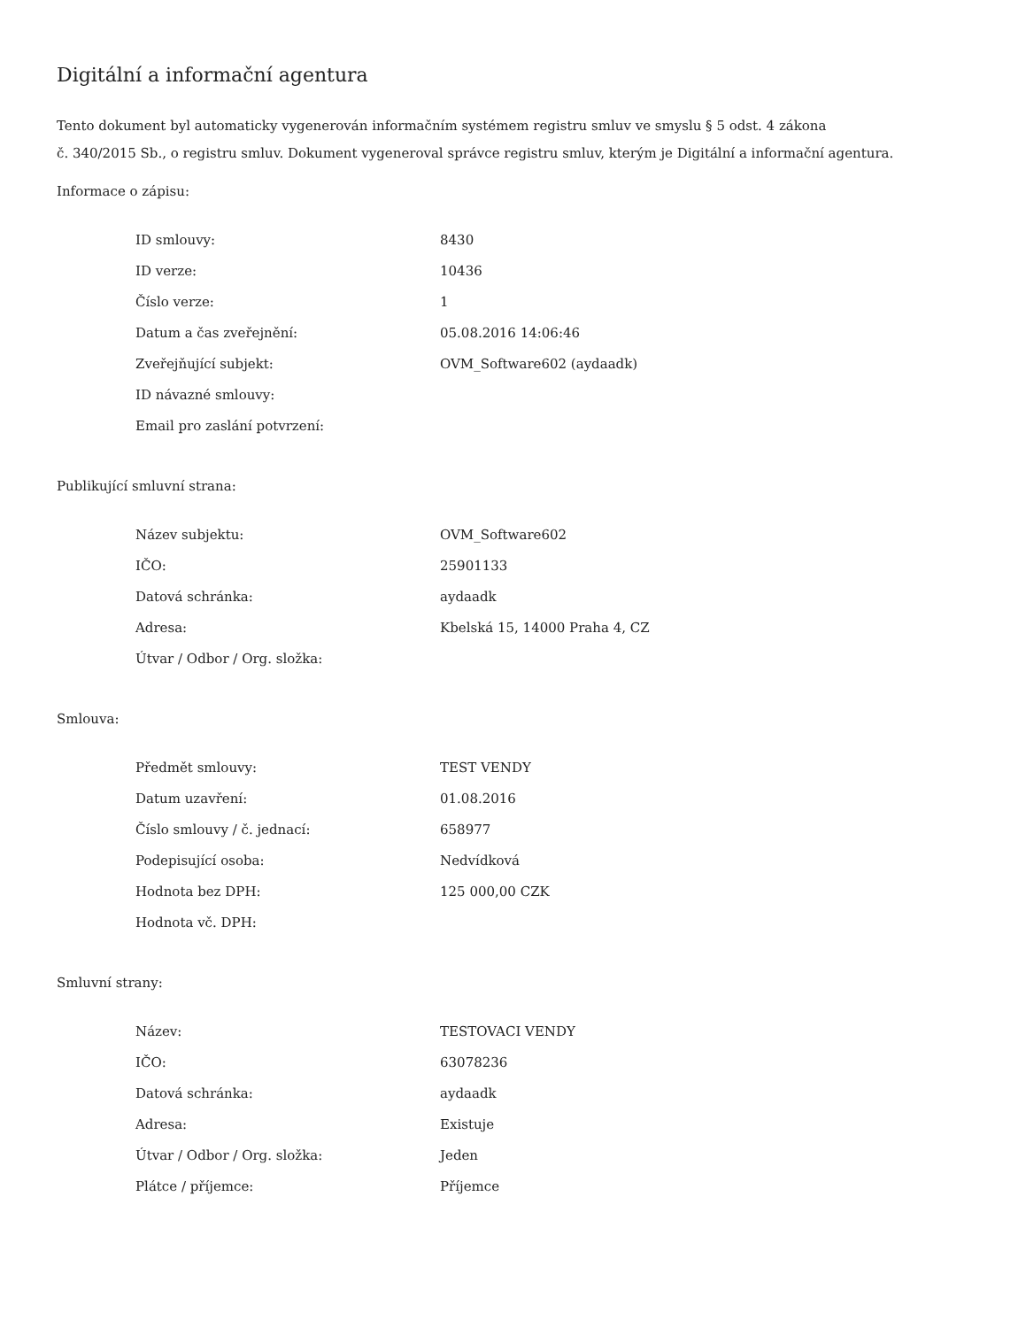Digitální a informační agentura
Tento dokument byl automaticky vygenerován informačním systémem registru smluv ve smyslu § 5 odst. 4 zákona
č. 340/2015 Sb., o registru smluv. Dokument vygeneroval správce registru smluv, kterým je Digitální a informační agentura.
Informace o zápisu:
| ID smlouvy: | 8430 |
| ID verze: | 10436 |
| Číslo verze: | 1 |
| Datum a čas zveřejnění: | 05.08.2016 14:06:46 |
| Zveřejňující subjekt: | OVM_Software602 (aydaadk) |
| ID návazné smlouvy: | |
| Email pro zaslání potvrzení: | |
Publikující smluvní strana:
| Název subjektu: | OVM_Software602 |
| IČO: | 25901133 |
| Datová schránka: | aydaadk |
| Adresa: | Kbelská 15, 14000 Praha 4, CZ |
| Útvar / Odbor / Org. složka: | |
Smlouva:
| Předmět smlouvy: | TEST VENDY |
| Datum uzavření: | 01.08.2016 |
| Číslo smlouvy / č. jednací: | 658977 |
| Podepisující osoba: | Nedvídková |
| Hodnota bez DPH: | 125 000,00 CZK |
| Hodnota vč. DPH: | |
Smluvní strany:
| Název: | TESTOVACI VENDY |
| IČO: | 63078236 |
| Datová schránka: | aydaadk |
| Adresa: | Existuje |
| Útvar / Odbor / Org. složka: | Jeden |
| Plátce / příjemce: | Příjemce |